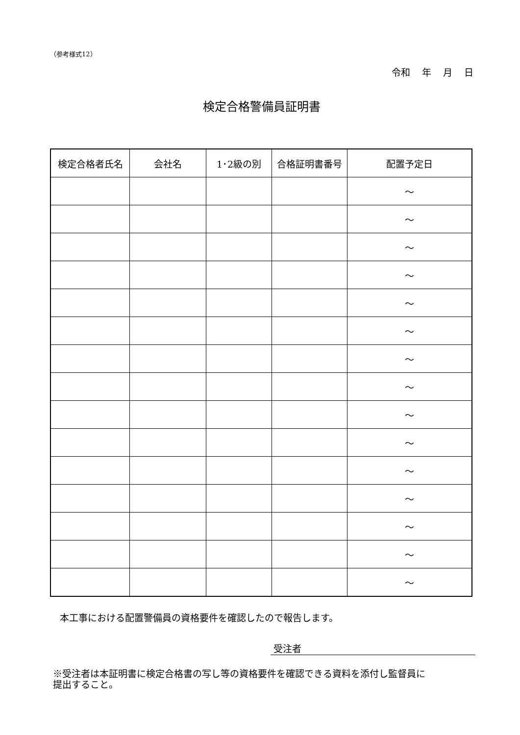（参考様式12）
令和 年 月 日
検定合格警備員証明書
| 検定合格者氏名 | 会社名 | 1･2級の別 | 合格証明書番号 | 配置予定日 |
| --- | --- | --- | --- | --- |
| | | | | ～ |
| | | | | ～ |
| | | | | ～ |
| | | | | ～ |
| | | | | ～ |
| | | | | ～ |
| | | | | ～ |
| | | | | ～ |
| | | | | ～ |
| | | | | ～ |
| | | | | ～ |
| | | | | ～ |
| | | | | ～ |
| | | | | ～ |
| | | | | ～ |
本工事における配置警備員の資格要件を確認したので報告します。
受注者
※受注者は本証明書に検定合格書の写し等の資格要件を確認できる資料を添付し監督員に
提出すること。